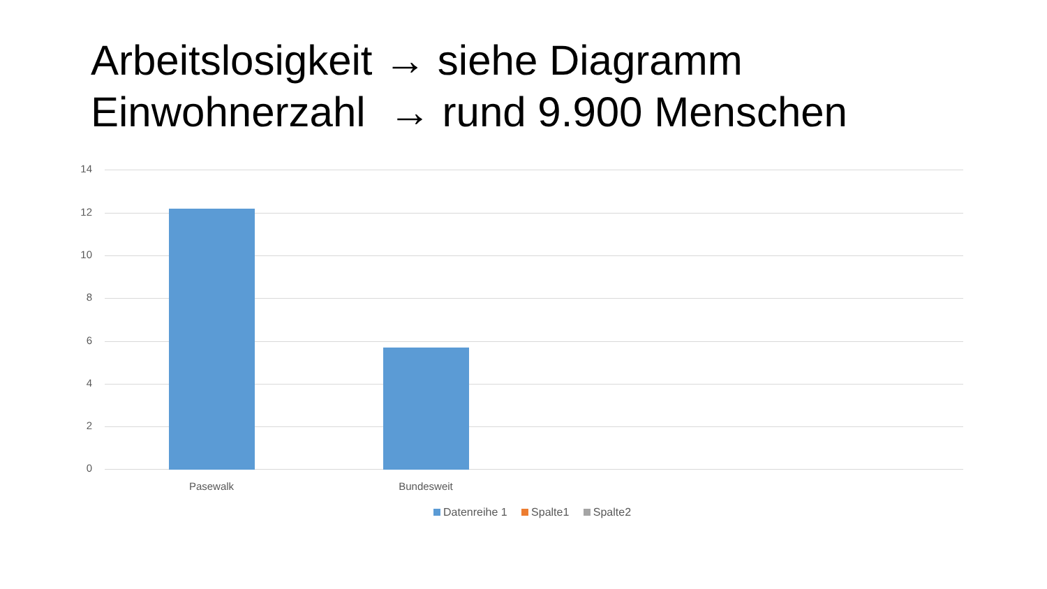Arbeitslosigkeit → siehe Diagramm
Einwohnerzahl → rund 9.900 Menschen
14
12
10
8
6
4
2
0
Pasewalk Bundesweit
Datenreihe 1 Spalte1 Spalte2